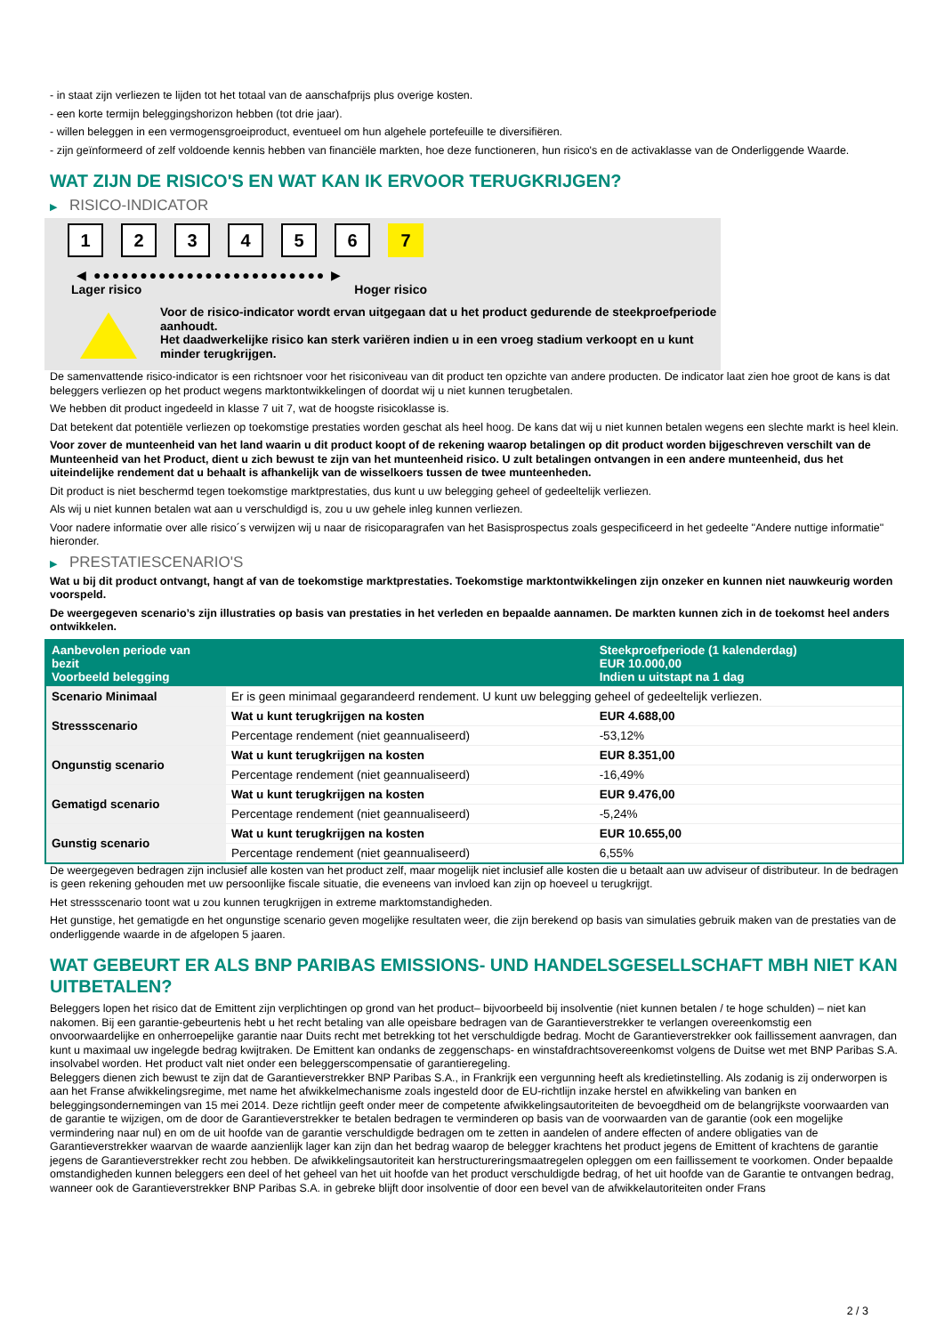- in staat zijn verliezen te lijden tot het totaal van de aanschafprijs plus overige kosten.
- een korte termijn beleggingshorizon hebben (tot drie jaar).
- willen beleggen in een vermogensgroeiproduct, eventueel om hun algehele portefeuille te diversifiëren.
- zijn geïnformeerd of zelf voldoende kennis hebben van financiële markten, hoe deze functioneren, hun risico's en de activaklasse van de Onderliggende Waarde.
WAT ZIJN DE RISICO'S EN WAT KAN IK ERVOOR TERUGKRIJGEN?
▶ RISICO-INDICATOR
1 2 3 4 5 6 7
◀ ●●●●●●●●●●●●●●●●●●●●●●●●● ▶
Lager risico Hoger risico
Voor de risico-indicator wordt ervan uitgegaan dat u het product gedurende de steekproefperiode aanhoudt.
Het daadwerkelijke risico kan sterk variëren indien u in een vroeg stadium verkoopt en u kunt minder terugkrijgen.
De samenvattende risico-indicator is een richtsnoer voor het risiconiveau van dit product ten opzichte van andere producten. De indicator laat zien hoe groot de kans is dat beleggers verliezen op het product wegens marktontwikkelingen of doordat wij u niet kunnen terugbetalen.
We hebben dit product ingedeeld in klasse 7 uit 7, wat de hoogste risicoklasse is.
Dat betekent dat potentiële verliezen op toekomstige prestaties worden geschat als heel hoog. De kans dat wij u niet kunnen betalen wegens een slechte markt is heel klein.
Voor zover de munteenheid van het land waarin u dit product koopt of de rekening waarop betalingen op dit product worden bijgeschreven verschilt van de Munteenheid van het Product, dient u zich bewust te zijn van het munteenheid risico. U zult betalingen ontvangen in een andere munteenheid, dus het uiteindelijke rendement dat u behaalt is afhankelijk van de wisselkoers tussen de twee munteenheden.
Dit product is niet beschermd tegen toekomstige marktprestaties, dus kunt u uw belegging geheel of gedeeltelijk verliezen.
Als wij u niet kunnen betalen wat aan u verschuldigd is, zou u uw gehele inleg kunnen verliezen.
Voor nadere informatie over alle risico´s verwijzen wij u naar de risicoparagrafen van het Basisprospectus zoals gespecificeerd in het gedeelte "Andere nuttige informatie" hieronder.
▶ PRESTATIESCENARIO'S
Wat u bij dit product ontvangt, hangt af van de toekomstige marktprestaties. Toekomstige marktontwikkelingen zijn onzeker en kunnen niet nauwkeurig worden voorspeld.
De weergegeven scenario’s zijn illustraties op basis van prestaties in het verleden en bepaalde aannamen. De markten kunnen zich in de toekomst heel anders ontwikkelen.
| Aanbevolen periode van bezit Voorbeeld belegging | | Steekproefperiode (1 kalenderdag) EUR 10.000,00 Indien u uitstapt na 1 dag |
| --- | --- | --- |
| Scenario Minimaal | Er is geen minimaal gegarandeerd rendement. U kunt uw belegging geheel of gedeeltelijk verliezen. | |
| Stressscenario | Wat u kunt terugkrijgen na kosten | EUR 4.688,00 |
| | Percentage rendement (niet geannualiseerd) | -53,12% |
| Ongunstig scenario | Wat u kunt terugkrijgen na kosten | EUR 8.351,00 |
| | Percentage rendement (niet geannualiseerd) | -16,49% |
| Gematigd scenario | Wat u kunt terugkrijgen na kosten | EUR 9.476,00 |
| | Percentage rendement (niet geannualiseerd) | -5,24% |
| Gunstig scenario | Wat u kunt terugkrijgen na kosten | EUR 10.655,00 |
| | Percentage rendement (niet geannualiseerd) | 6,55% |
De weergegeven bedragen zijn inclusief alle kosten van het product zelf, maar mogelijk niet inclusief alle kosten die u betaalt aan uw adviseur of distributeur. In de bedragen is geen rekening gehouden met uw persoonlijke fiscale situatie, die eveneens van invloed kan zijn op hoeveel u terugkrijgt.
Het stressscenario toont wat u zou kunnen terugkrijgen in extreme marktomstandigheden.
Het gunstige, het gematigde en het ongunstige scenario geven mogelijke resultaten weer, die zijn berekend op basis van simulaties gebruik maken van de prestaties van de onderliggende waarde in de afgelopen 5 jaaren.
WAT GEBEURT ER ALS BNP PARIBAS EMISSIONS- UND HANDELSGESELLSCHAFT MBH NIET KAN UITBETALEN?
Beleggers lopen het risico dat de Emittent zijn verplichtingen op grond van het product– bijvoorbeeld bij insolventie (niet kunnen betalen / te hoge schulden) – niet kan nakomen. Bij een garantie-gebeurtenis hebt u het recht betaling van alle opeisbare bedragen van de Garantieverstrekker te verlangen overeenkomstig een onvoorwaardelijke en onherroepelijke garantie naar Duits recht met betrekking tot het verschuldigde bedrag. Mocht de Garantieverstrekker ook faillissement aanvragen, dan kunt u maximaal uw ingelegde bedrag kwijtraken. De Emittent kan ondanks de zeggenschaps- en winstafdrachtsovereenkomst volgens de Duitse wet met BNP Paribas S.A. insolvabel worden. Het product valt niet onder een beleggerscompensatie of garantieregeling.
Beleggers dienen zich bewust te zijn dat de Garantieverstrekker BNP Paribas S.A., in Frankrijk een vergunning heeft als kredietinstelling. Als zodanig is zij onderworpen is aan het Franse afwikkelingsregime, met name het afwikkelmechanisme zoals ingesteld door de EU-richtlijn inzake herstel en afwikkeling van banken en beleggingsondernemingen van 15 mei 2014. Deze richtlijn geeft onder meer de competente afwikkelingsautoriteiten de bevoegdheid om de belangrijkste voorwaarden van de garantie te wijzigen, om de door de Garantieverstrekker te betalen bedragen te verminderen op basis van de voorwaarden van de garantie (ook een mogelijke vermindering naar nul) en om de uit hoofde van de garantie verschuldigde bedragen om te zetten in aandelen of andere effecten of andere obligaties van de Garantieverstrekker waarvan de waarde aanzienlijk lager kan zijn dan het bedrag waarop de belegger krachtens het product jegens de Emittent of krachtens de garantie jegens de Garantieverstrekker recht zou hebben. De afwikkelingsautoriteit kan herstructureringsmaatregelen opleggen om een faillissement te voorkomen. Onder bepaalde omstandigheden kunnen beleggers een deel of het geheel van het uit hoofde van het product verschuldigde bedrag, of het uit hoofde van de Garantie te ontvangen bedrag, wanneer ook de Garantieverstrekker BNP Paribas S.A. in gebreke blijft door insolventie of door een bevel van de afwikkelautoriteiten onder Frans
2 / 3